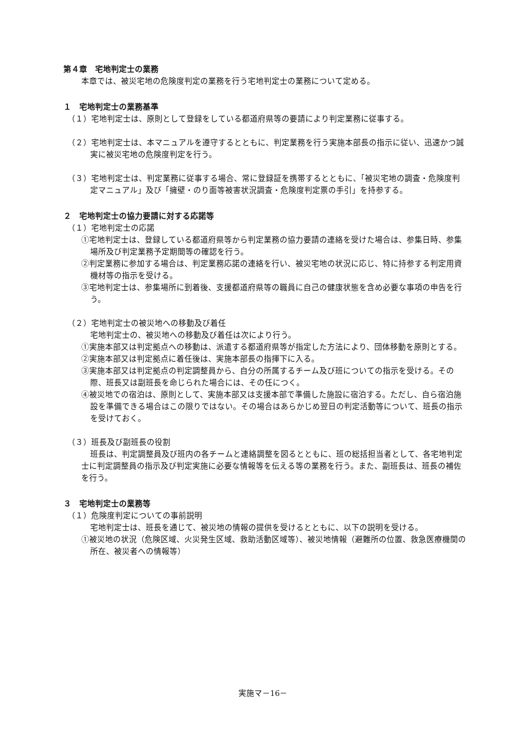第４章　宅地判定士の業務
本章では、被災宅地の危険度判定の業務を行う宅地判定士の業務について定める。
１　宅地判定士の業務基準
（１）宅地判定士は、原則として登録をしている都道府県等の要請により判定業務に従事する。
（２）宅地判定士は、本マニュアルを遵守するとともに、判定業務を行う実施本部長の指示に従い、迅速かつ誠実に被災宅地の危険度判定を行う。
（３）宅地判定士は、判定業務に従事する場合、常に登録証を携帯するとともに、「被災宅地の調査・危険度判定マニュアル」及び「擁壁・のり面等被害状況調査・危険度判定票の手引」を持参する。
２　宅地判定士の協力要請に対する応諾等
（１）宅地判定士の応諾
①宅地判定士は、登録している都道府県等から判定業務の協力要請の連絡を受けた場合は、参集日時、参集場所及び判定業務予定期間等の確認を行う。
②判定業務に参加する場合は、判定業務応諾の連絡を行い、被災宅地の状況に応じ、特に持参する判定用資機材等の指示を受ける。
③宅地判定士は、参集場所に到着後、支援都道府県等の職員に自己の健康状態を含め必要な事項の申告を行う。
（２）宅地判定士の被災地への移動及び着任
宅地判定士の、被災地への移動及び着任は次により行う。
①実施本部又は判定拠点への移動は、派遣する都道府県等が指定した方法により、団体移動を原則とする。
②実施本部又は判定拠点に着任後は、実施本部長の指揮下に入る。
③実施本部又は判定拠点の判定調整員から、自分の所属するチーム及び班についての指示を受ける。その際、班長又は副班長を命じられた場合には、その任につく。
④被災地での宿泊は、原則として、実施本部又は支援本部で準備した施設に宿泊する。ただし、自ら宿泊施設を準備できる場合はこの限りではない。その場合はあらかじめ翌日の判定活動等について、班長の指示を受けておく。
（３）班長及び副班長の役割
班長は、判定調整員及び班内の各チームと連絡調整を図るとともに、班の総括担当者として、各宅地判定士に判定調整員の指示及び判定実施に必要な情報等を伝える等の業務を行う。また、副班長は、班長の補佐を行う。
３　宅地判定士の業務等
（１）危険度判定についての事前説明
宅地判定士は、班長を通じて、被災地の情報の提供を受けるとともに、以下の説明を受ける。
①被災地の状況（危険区域、火災発生区域、救助活動区域等）、被災地情報（避難所の位置、救急医療機関の所在、被災者への情報等）
実施マ－16－